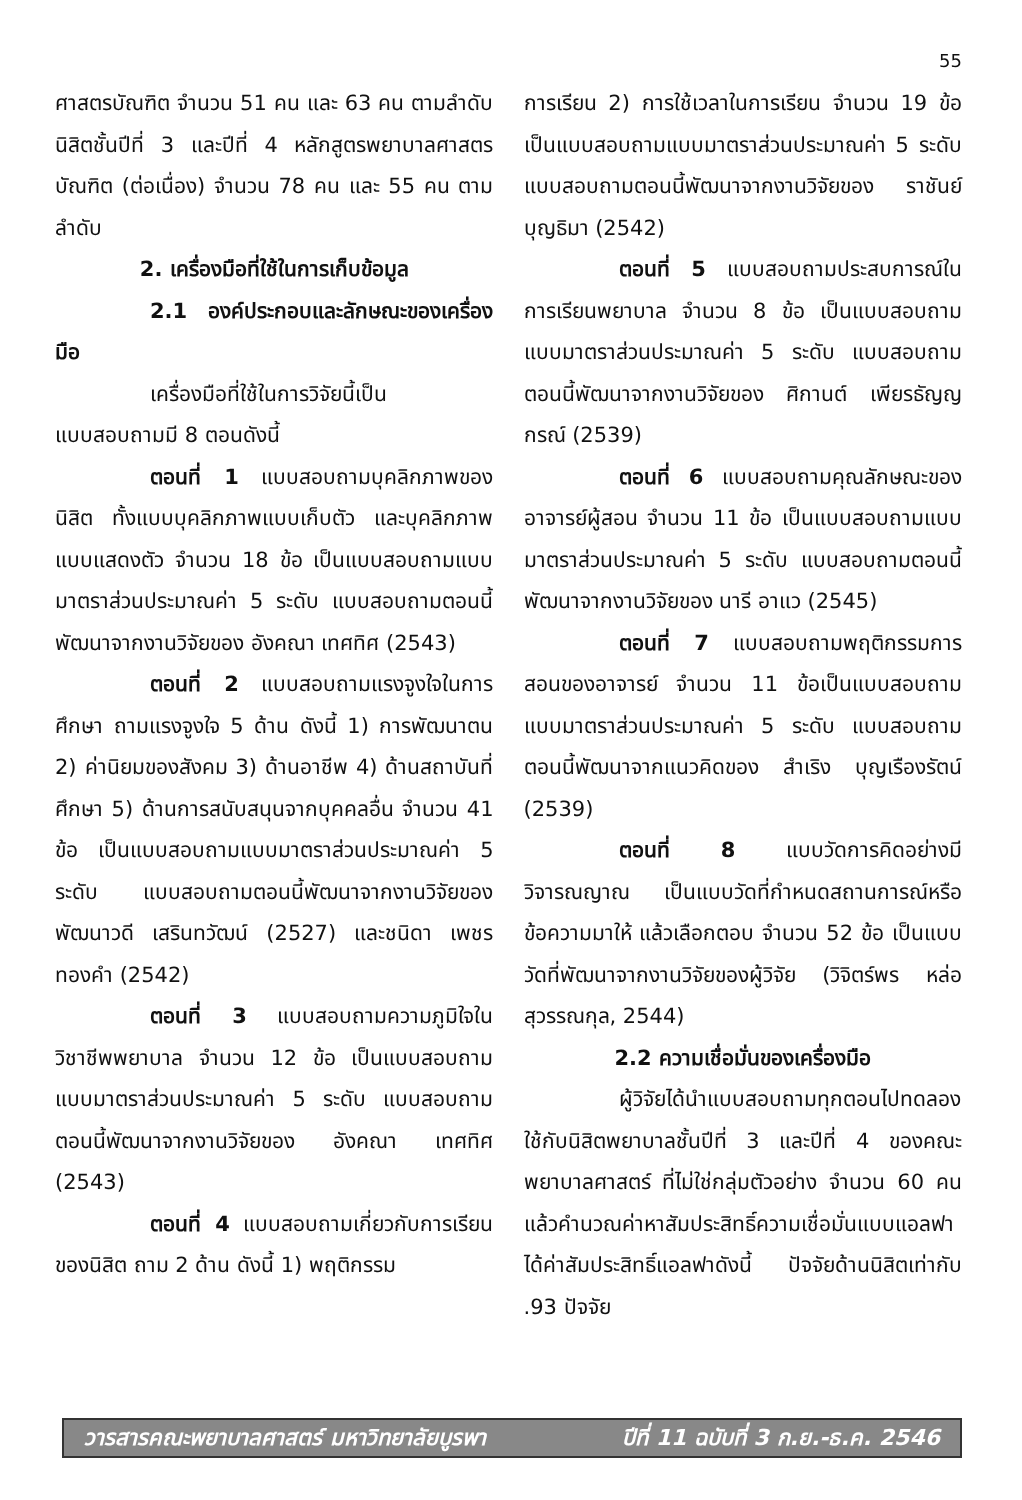55
ศาสตรบัณฑิต จำนวน 51 คน และ 63 คน ตามลำดับ นิสิตชั้นปีที่ 3 และปีที่ 4 หลักสูตรพยาบาลศาสตรบัณฑิต (ต่อเนื่อง) จำนวน 78 คน และ 55 คน ตามลำดับ
2. เครื่องมือที่ใช้ในการเก็บข้อมูล
2.1 องค์ประกอบและลักษณะของเครื่องมือ
เครื่องมือที่ใช้ในการวิจัยนี้เป็นแบบสอบถามมี 8 ตอนดังนี้
ตอนที่ 1 แบบสอบถามบุคลิกภาพของนิสิต ทั้งแบบบุคลิกภาพแบบเก็บตัว และบุคลิกภาพแบบแสดงตัว จำนวน 18 ข้อ เป็นแบบสอบถามแบบมาตราส่วนประมาณค่า 5 ระดับ แบบสอบถามตอนนี้พัฒนาจากงานวิจัยของ อังคณา เทศทิศ (2543)
ตอนที่ 2 แบบสอบถามแรงจูงใจในการศึกษา ถามแรงจูงใจ 5 ด้าน ดังนี้ 1) การพัฒนาตน 2) ค่านิยมของสังคม 3) ด้านอาชีพ 4) ด้านสถาบันที่ศึกษา 5) ด้านการสนับสนุนจากบุคคลอื่น จำนวน 41 ข้อ เป็นแบบสอบถามแบบมาตราส่วนประมาณค่า 5 ระดับ แบบสอบถามตอนนี้พัฒนาจากงานวิจัยของ พัฒนาวดี เสรินทวัฒน์ (2527) และชนิดา เพชรทองคำ (2542)
ตอนที่ 3 แบบสอบถามความภูมิใจในวิชาชีพพยาบาล จำนวน 12 ข้อ เป็นแบบสอบถามแบบมาตราส่วนประมาณค่า 5 ระดับ แบบสอบถามตอนนี้พัฒนาจากงานวิจัยของ อังคณา เทศทิศ (2543)
ตอนที่ 4 แบบสอบถามเกี่ยวกับการเรียนของนิสิต ถาม 2 ด้าน ดังนี้ 1) พฤติกรรม
การเรียน 2) การใช้เวลาในการเรียน จำนวน 19 ข้อ เป็นแบบสอบถามแบบมาตราส่วนประมาณค่า 5 ระดับ แบบสอบถามตอนนี้พัฒนาจากงานวิจัยของ ราชันย์ บุญธิมา (2542)
ตอนที่ 5 แบบสอบถามประสบการณ์ในการเรียนพยาบาล จำนวน 8 ข้อ เป็นแบบสอบถามแบบมาตราส่วนประมาณค่า 5 ระดับ แบบสอบถามตอนนี้พัฒนาจากงานวิจัยของ ศิกานต์ เพียรธัญญกรณ์ (2539)
ตอนที่ 6 แบบสอบถามคุณลักษณะของอาจารย์ผู้สอน จำนวน 11 ข้อ เป็นแบบสอบถามแบบมาตราส่วนประมาณค่า 5 ระดับ แบบสอบถามตอนนี้พัฒนาจากงานวิจัยของ นารี อาแว (2545)
ตอนที่ 7 แบบสอบถามพฤติกรรมการสอนของอาจารย์ จำนวน 11 ข้อเป็นแบบสอบถามแบบมาตราส่วนประมาณค่า 5 ระดับ แบบสอบถามตอนนี้พัฒนาจากแนวคิดของ สำเริง บุญเรืองรัตน์ (2539)
ตอนที่ 8 แบบวัดการคิดอย่างมีวิจารณญาณ เป็นแบบวัดที่กำหนดสถานการณ์หรือข้อความมาให้ แล้วเลือกตอบ จำนวน 52 ข้อ เป็นแบบวัดที่พัฒนาจากงานวิจัยของผู้วิจัย (วิจิตร์พร หล่อสุวรรณกุล, 2544)
2.2 ความเชื่อมั่นของเครื่องมือ
ผู้วิจัยได้นำแบบสอบถามทุกตอนไปทดลองใช้กับนิสิตพยาบาลชั้นปีที่ 3 และปีที่ 4 ของคณะพยาบาลศาสตร์ ที่ไม่ใช่กลุ่มตัวอย่าง จำนวน 60 คน แล้วคำนวณค่าหาสัมประสิทธิ์ความเชื่อมั่นแบบแอลฟา ได้ค่าสัมประสิทธิ์แอลฟาดังนี้ ปัจจัยด้านนิสิตเท่ากับ .93 ปัจจัย
วารสารคณะพยาบาลศาสตร์ มหาวิทยาลัยบูรพา ปีที่ 11 ฉบับที่ 3 ก.ย.-ธ.ค. 2546